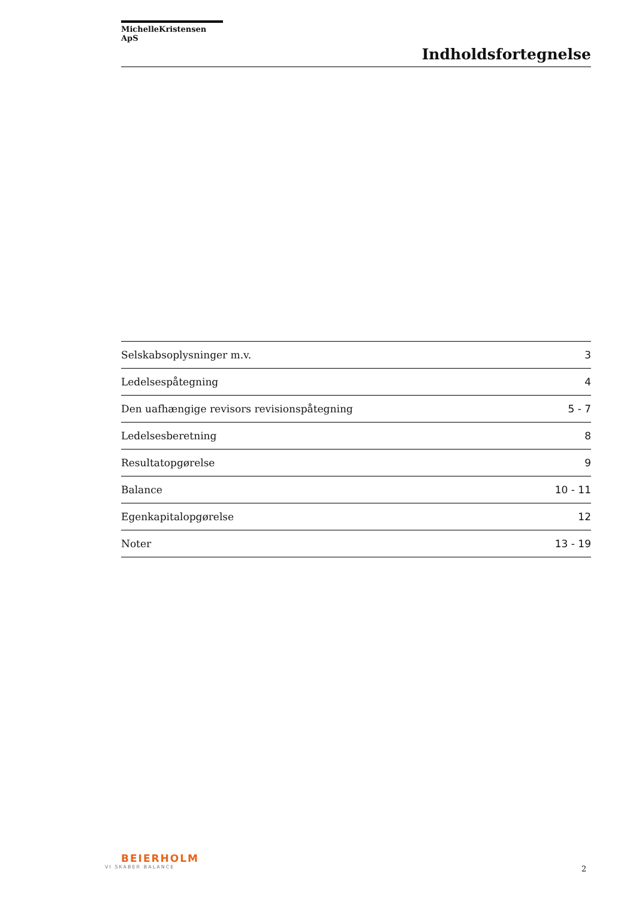MichelleKristensen ApS
Indholdsfortegnelse
| Selskabsoplysninger m.v. | 3 |
| Ledelsespåtegning | 4 |
| Den uafhængige revisors revisionspåtegning | 5 - 7 |
| Ledelsesberetning | 8 |
| Resultatopgørelse | 9 |
| Balance | 10 - 11 |
| Egenkapitalopgørelse | 12 |
| Noter | 13 - 19 |
BEIERHOLM
VI SKABER BALANCE
2